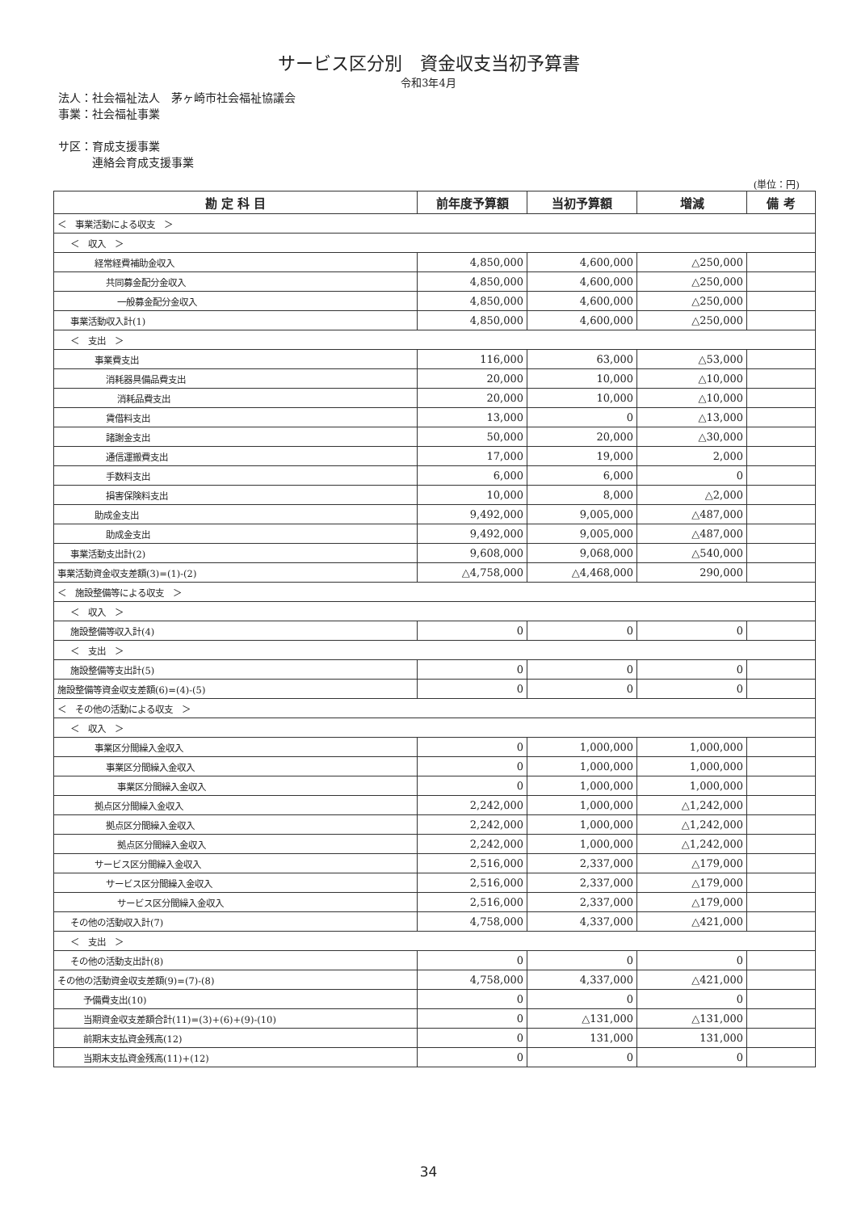サービス区分別　資金収支当初予算書
令和3年4月
法人：社会福祉法人　茅ヶ崎市社会福祉協議会
事業：社会福祉事業
サ区：育成支援事業
　　　連絡会育成支援事業
(単位：円)
| 勘 定 科 目 | 前年度予算額 | 当初予算額 | 増減 | 備 考 |
| --- | --- | --- | --- | --- |
| ＜ 事業活動による収支 ＞ | | | | |
| ＜ 収入 ＞ | | | | |
| 経常経費補助金収入 | 4,850,000 | 4,600,000 | △250,000 | |
| 共同募金配分金収入 | 4,850,000 | 4,600,000 | △250,000 | |
| 一般募金配分金収入 | 4,850,000 | 4,600,000 | △250,000 | |
| 事業活動収入計(1) | 4,850,000 | 4,600,000 | △250,000 | |
| ＜ 支出 ＞ | | | | |
| 事業費支出 | 116,000 | 63,000 | △53,000 | |
| 消耗器具備品費支出 | 20,000 | 10,000 | △10,000 | |
| 消耗品費支出 | 20,000 | 10,000 | △10,000 | |
| 賃借料支出 | 13,000 | 0 | △13,000 | |
| 諸謝金支出 | 50,000 | 20,000 | △30,000 | |
| 通信運搬費支出 | 17,000 | 19,000 | 2,000 | |
| 手数料支出 | 6,000 | 6,000 | 0 | |
| 損害保険料支出 | 10,000 | 8,000 | △2,000 | |
| 助成金支出 | 9,492,000 | 9,005,000 | △487,000 | |
| 助成金支出 | 9,492,000 | 9,005,000 | △487,000 | |
| 事業活動支出計(2) | 9,608,000 | 9,068,000 | △540,000 | |
| 事業活動資金収支差額(3)=(1)-(2) | △4,758,000 | △4,468,000 | 290,000 | |
| ＜ 施設整備等による収支 ＞ | | | | |
| ＜ 収入 ＞ | | | | |
| 施設整備等収入計(4) | 0 | 0 | 0 | |
| ＜ 支出 ＞ | | | | |
| 施設整備等支出計(5) | 0 | 0 | 0 | |
| 施設整備等資金収支差額(6)=(4)-(5) | 0 | 0 | 0 | |
| ＜ その他の活動による収支 ＞ | | | | |
| ＜ 収入 ＞ | | | | |
| 事業区分間繰入金収入 | 0 | 1,000,000 | 1,000,000 | |
| 事業区分間繰入金収入 | 0 | 1,000,000 | 1,000,000 | |
| 事業区分間繰入金収入 | 0 | 1,000,000 | 1,000,000 | |
| 拠点区分間繰入金収入 | 2,242,000 | 1,000,000 | △1,242,000 | |
| 拠点区分間繰入金収入 | 2,242,000 | 1,000,000 | △1,242,000 | |
| 拠点区分間繰入金収入 | 2,242,000 | 1,000,000 | △1,242,000 | |
| サービス区分間繰入金収入 | 2,516,000 | 2,337,000 | △179,000 | |
| サービス区分間繰入金収入 | 2,516,000 | 2,337,000 | △179,000 | |
| サービス区分間繰入金収入 | 2,516,000 | 2,337,000 | △179,000 | |
| その他の活動収入計(7) | 4,758,000 | 4,337,000 | △421,000 | |
| ＜ 支出 ＞ | | | | |
| その他の活動支出計(8) | 0 | 0 | 0 | |
| その他の活動資金収支差額(9)=(7)-(8) | 4,758,000 | 4,337,000 | △421,000 | |
| 予備費支出(10) | 0 | 0 | 0 | |
| 当期資金収支差額合計(11)=(3)+(6)+(9)-(10) | 0 | △131,000 | △131,000 | |
| 前期末支払資金残高(12) | 0 | 131,000 | 131,000 | |
| 当期末支払資金残高(11)+(12) | 0 | 0 | 0 | |
34